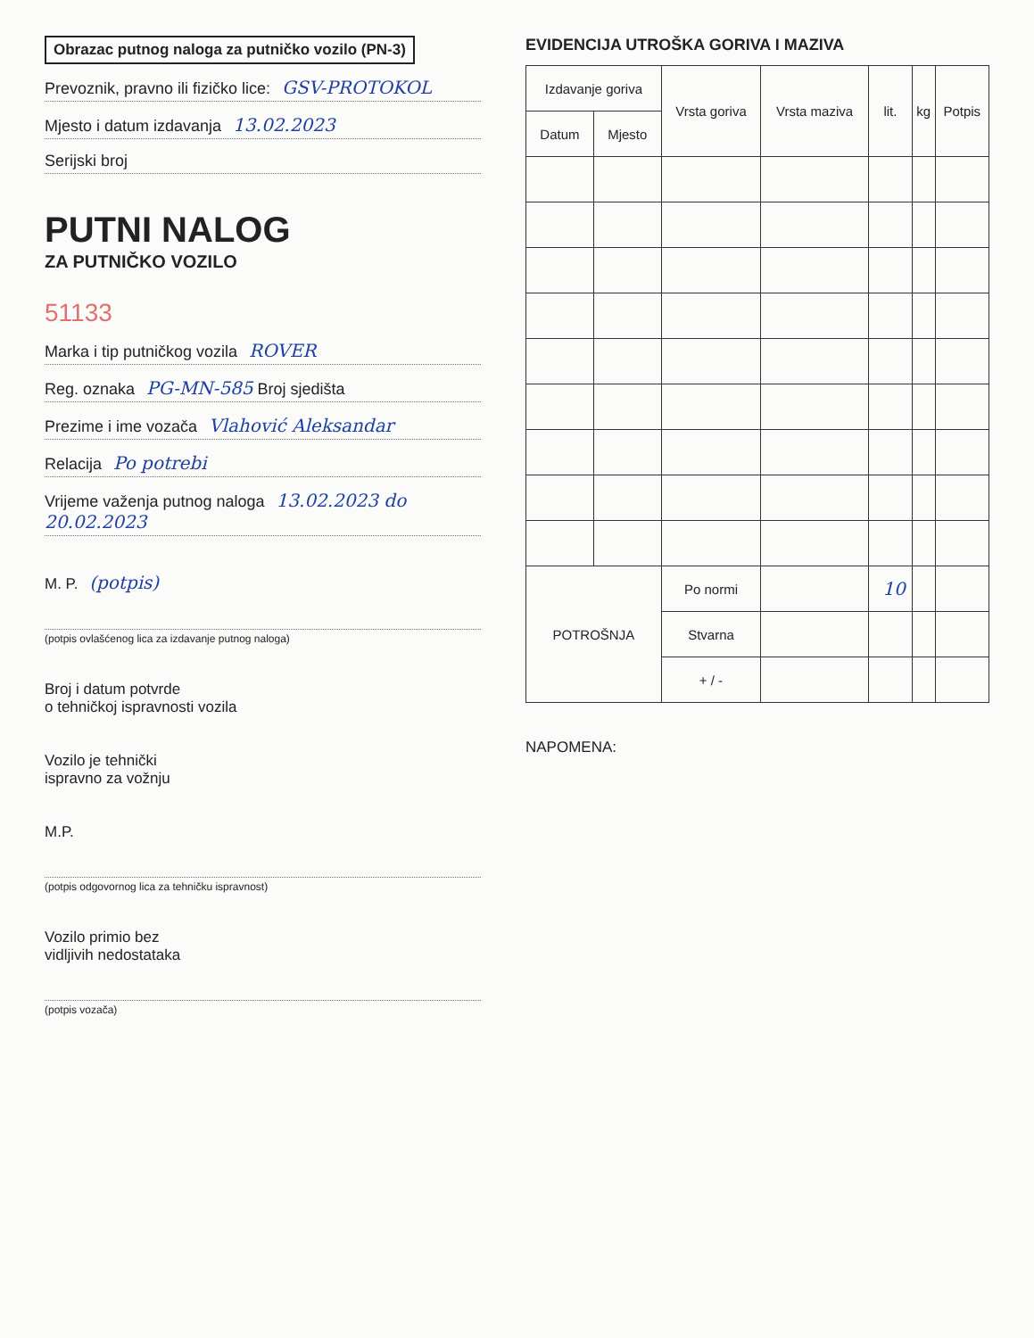Obrazac putnog naloga za putničko vozilo (PN-3)
Prevoznik, pravno ili fizičko lice: GSV-PROTOKOL
Mjesto i datum izdavanja 13.02.2023
Serijski broj
PUTNI NALOG
ZA PUTNIČKO VOZILO
51133
Marka i tip putničkog vozila ROVER
Reg. oznaka PG-MN-585 Broj sjedišta
Prezime i ime vozača Vlahović Aleksandar
Relacija Po potrebi
Vrijeme važenja putnog naloga 13.02.2023 do 20.02.2023
M. P. (potpis)
(potpis ovlašćenog lica za izdavanje putnog naloga)
Broj i datum potvrde
o tehničkoj ispravnosti vozila
Vozilo je tehnički
ispravno za vožnju
M.P.
(potpis odgovornog lica za tehničku ispravnost)
Vozilo primio bez
vidljivih nedostataka
(potpis vozača)
EVIDENCIJA UTROŠKA GORIVA I MAZIVA
| Izdavanje goriva | | Vrsta goriva | Vrsta maziva | lit. | kg | Potpis |
| --- | --- | --- | --- | --- | --- | --- |
| Datum | Mjesto | | | | | |
| POTROŠNJA | | Po normi | | 10 | | |
| | | Stvarna | | | | |
| | | + / - | | | | |
NAPOMENA: